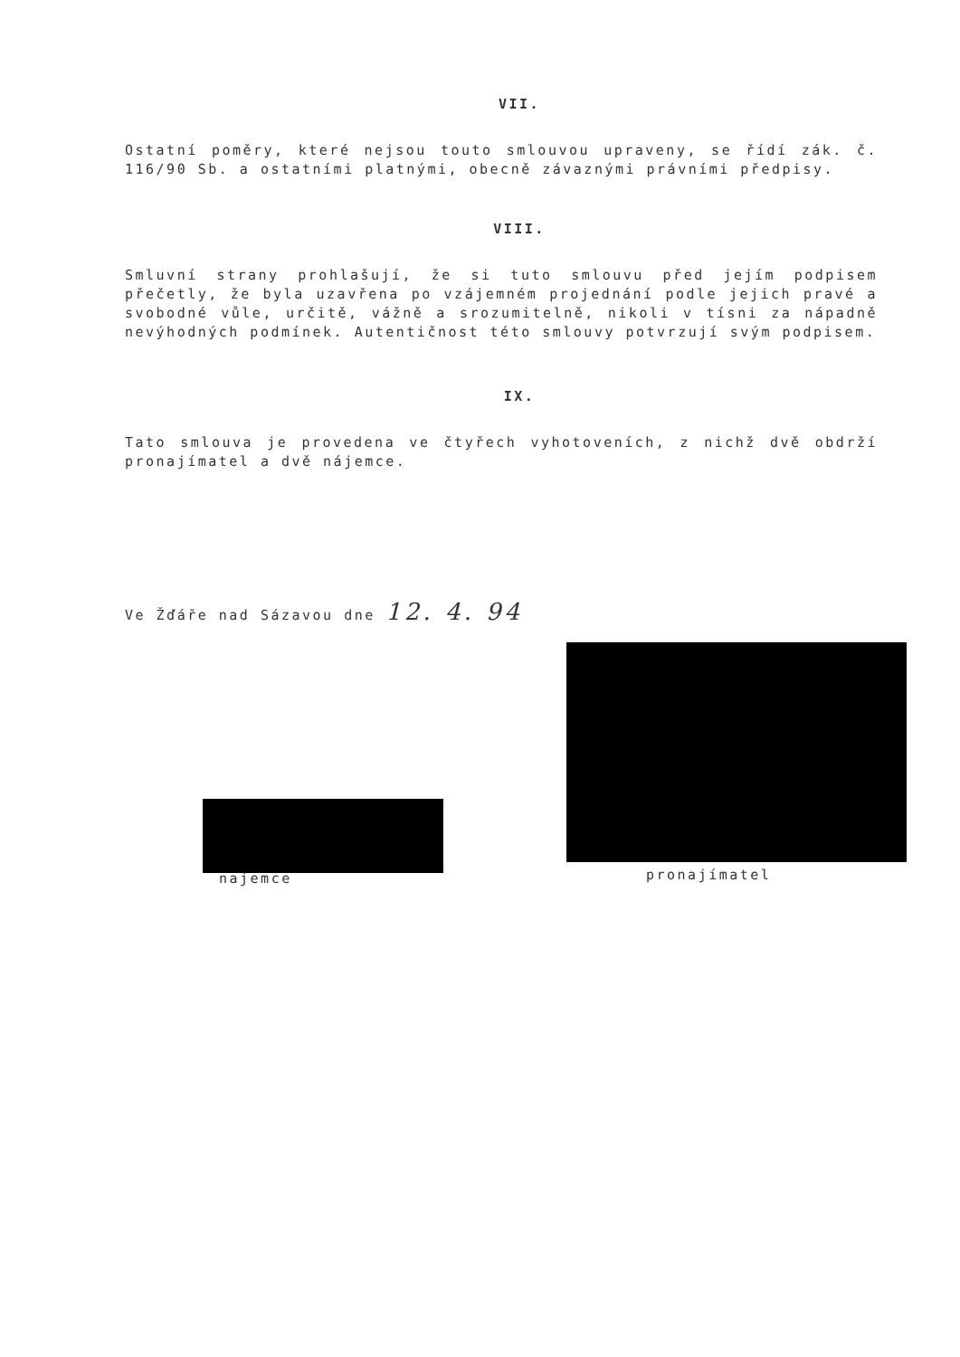VII.
Ostatní poměry, které nejsou touto smlouvou upraveny, se řídí zák. č. 116/90 Sb. a ostatními platnými, obecně závaznými právními předpisy.
VIII.
Smluvní strany prohlašují, že si tuto smlouvu před jejím podpisem přečetly, že byla uzavřena po vzájemném projednání podle jejich pravé a svobodné vůle, určitě, vážně a srozumitelně, nikoli v tísni za nápadně nevýhodných podmínek. Autentičnost této smlouvy potvrzují svým podpisem.
IX.
Tato smlouva je provedena ve čtyřech vyhotoveních, z nichž dvě obdrží pronajímatel a dvě nájemce.
Ve Žďáře nad Sázavou dne 12. 4. 94
najemce pronajímatel